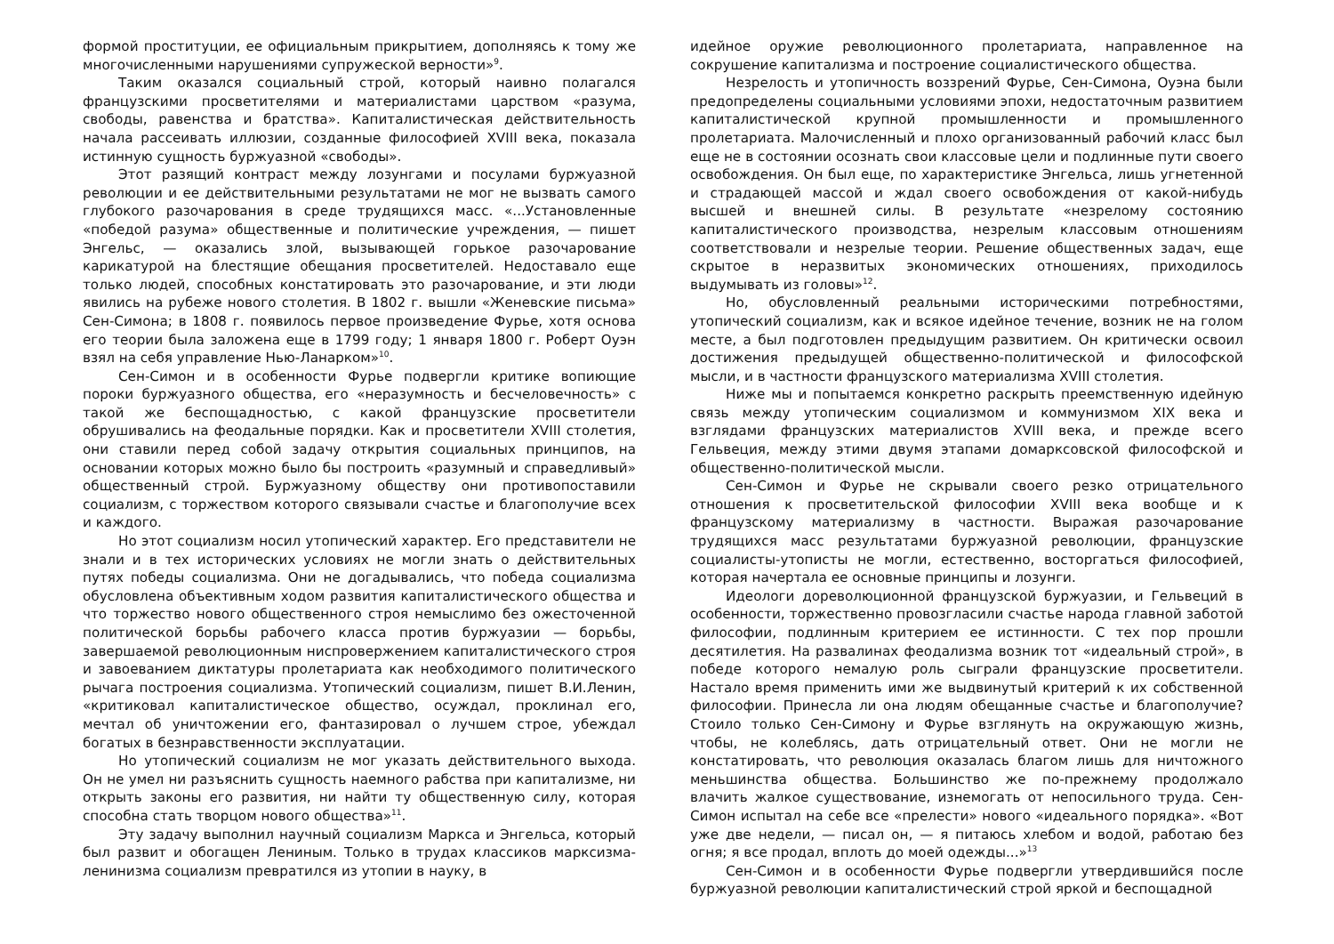формой проституции, ее официальным прикрытием, дополняясь к тому же многочисленными нарушениями супружеской верности»<sup>9</sup>.
Таким оказался социальный строй, который наивно полагался французскими просветителями и материалистами царством «разума, свободы, равенства и братства». Капиталистическая действительность начала рассеивать иллюзии, созданные философией XVIII века, показала истинную сущность буржуазной «свободы».
Этот разящий контраст между лозунгами и посулами буржуазной революции и ее действительными результатами не мог не вызвать самого глубокого разочарования в среде трудящихся масс. «...Установленные «победой разума» общественные и политические учреждения, — пишет Энгельс, — оказались злой, вызывающей горькое разочарование карикатурой на блестящие обещания просветителей. Недоставало еще только людей, способных констатировать это разочарование, и эти люди явились на рубеже нового столетия. В 1802 г. вышли «Женевские письма» Сен-Симона; в 1808 г. появилось первое произведение Фурье, хотя основа его теории была заложена еще в 1799 году; 1 января 1800 г. Роберт Оуэн взял на себя управление Нью-Ланарком»<sup>10</sup>.
Сен-Симон и в особенности Фурье подвергли критике вопиющие пороки буржуазного общества, его «неразумность и бесчеловечность» с такой же беспощадностью, с какой французские просветители обрушивались на феодальные порядки. Как и просветители XVIII столетия, они ставили перед собой задачу открытия социальных принципов, на основании которых можно было бы построить «разумный и справедливый» общественный строй. Буржуазному обществу они противопоставили социализм, с торжеством которого связывали счастье и благополучие всех и каждого.
Но этот социализм носил утопический характер. Его представители не знали и в тех исторических условиях не могли знать о действительных путях победы социализма. Они не догадывались, что победа социализма обусловлена объективным ходом развития капиталистического общества и что торжество нового общественного строя немыслимо без ожесточенной политической борьбы рабочего класса против буржуазии — борьбы, завершаемой революционным ниспровержением капиталистического строя и завоеванием диктатуры пролетариата как необходимого политического рычага построения социализма. Утопический социализм, пишет В.И.Ленин, «критиковал капиталистическое общество, осуждал, проклинал его, мечтал об уничтожении его, фантазировал о лучшем строе, убеждал богатых в безнравственности эксплуатации.
Но утопический социализм не мог указать действительного выхода. Он не умел ни разъяснить сущность наемного рабства при капитализме, ни открыть законы его развития, ни найти ту общественную силу, которая способна стать творцом нового общества»<sup>11</sup>.
Эту задачу выполнил научный социализм Маркса и Энгельса, который был развит и обогащен Лениным. Только в трудах классиков марксизма-ленинизма социализм превратился из утопии в науку, в
идейное оружие революционного пролетариата, направленное на сокрушение капитализма и построение социалистического общества.
Незрелость и утопичность воззрений Фурье, Сен-Симона, Оуэна были предопределены социальными условиями эпохи, недостаточным развитием капиталистической крупной промышленности и промышленного пролетариата. Малочисленный и плохо организованный рабочий класс был еще не в состоянии осознать свои классовые цели и подлинные пути своего освобождения. Он был еще, по характеристике Энгельса, лишь угнетенной и страдающей массой и ждал своего освобождения от какой-нибудь высшей и внешней силы. В результате «незрелому состоянию капиталистического производства, незрелым классовым отношениям соответствовали и незрелые теории. Решение общественных задач, еще скрытое в неразвитых экономических отношениях, приходилось выдумывать из головы»<sup>12</sup>.
Но, обусловленный реальными историческими потребностями, утопический социализм, как и всякое идейное течение, возник не на голом месте, а был подготовлен предыдущим развитием. Он критически освоил достижения предыдущей общественно-политической и философской мысли, и в частности французского материализма XVIII столетия.
Ниже мы и попытаемся конкретно раскрыть преемственную идейную связь между утопическим социализмом и коммунизмом XIX века и взглядами французских материалистов XVIII века, и прежде всего Гельвеция, между этими двумя этапами домарксовской философской и общественно-политической мысли.
Сен-Симон и Фурье не скрывали своего резко отрицательного отношения к просветительской философии XVIII века вообще и к французскому материализму в частности. Выражая разочарование трудящихся масс результатами буржуазной революции, французские социалисты-утописты не могли, естественно, восторгаться философией, которая начертала ее основные принципы и лозунги.
Идеологи дореволюционной французской буржуазии, и Гельвеций в особенности, торжественно провозгласили счастье народа главной заботой философии, подлинным критерием ее истинности. С тех пор прошли десятилетия. На развалинах феодализма возник тот «идеальный строй», в победе которого немалую роль сыграли французские просветители. Настало время применить ими же выдвинутый критерий к их собственной философии. Принесла ли она людям обещанные счастье и благополучие? Стоило только Сен-Симону и Фурье взглянуть на окружающую жизнь, чтобы, не колеблясь, дать отрицательный ответ. Они не могли не констатировать, что революция оказалась благом лишь для ничтожного меньшинства общества. Большинство же по-прежнему продолжало влачить жалкое существование, изнемогать от непосильного труда. Сен-Симон испытал на себе все «прелести» нового «идеального порядка». «Вот уже две недели, — писал он, — я питаюсь хлебом и водой, работаю без огня; я все продал, вплоть до моей одежды...»<sup>13</sup>
Сен-Симон и в особенности Фурье подвергли утвердившийся после буржуазной революции капиталистический строй яркой и беспощадной